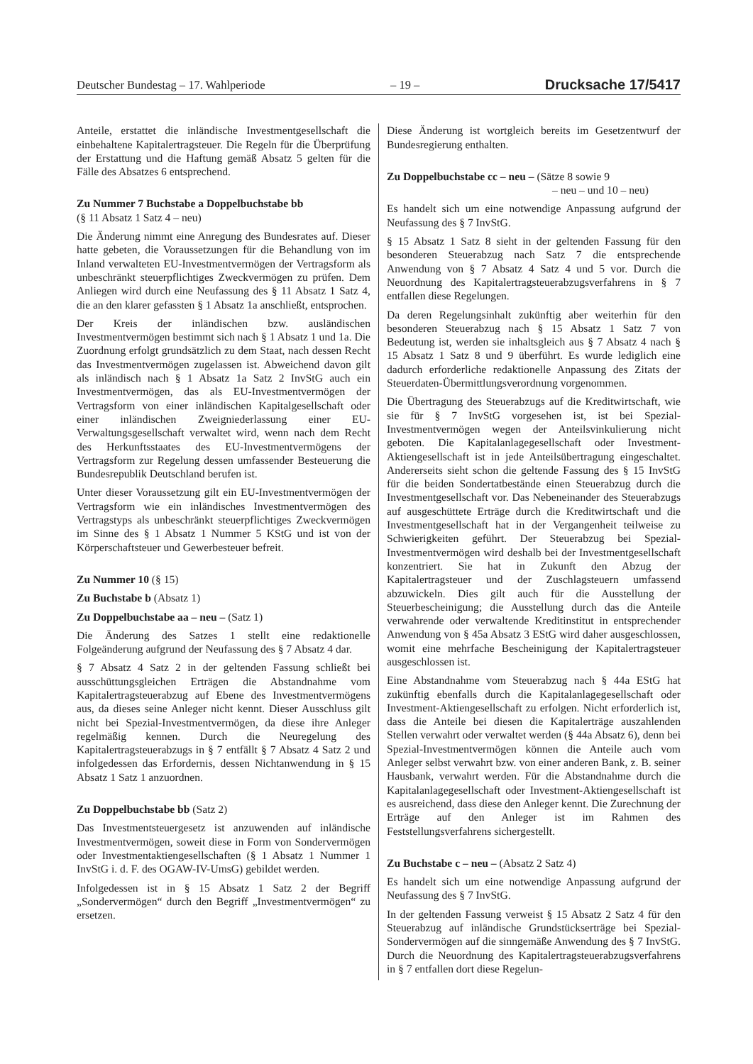Deutscher Bundestag – 17. Wahlperiode – 19 – Drucksache 17/5417
Anteile, erstattet die inländische Investmentgesellschaft die einbehaltene Kapitalertragsteuer. Die Regeln für die Überprüfung der Erstattung und die Haftung gemäß Absatz 5 gelten für die Fälle des Absatzes 6 entsprechend.
Zu Nummer 7 Buchstabe a Doppelbuchstabe bb
(§ 11 Absatz 1 Satz 4 – neu)
Die Änderung nimmt eine Anregung des Bundesrates auf. Dieser hatte gebeten, die Voraussetzungen für die Behandlung von im Inland verwalteten EU-Investmentvermögen der Vertragsform als unbeschränkt steuerpflichtiges Zweckvermögen zu prüfen. Dem Anliegen wird durch eine Neufassung des § 11 Absatz 1 Satz 4, die an den klarer gefassten § 1 Absatz 1a anschließt, entsprochen.
Der Kreis der inländischen bzw. ausländischen Investmentvermögen bestimmt sich nach § 1 Absatz 1 und 1a. Die Zuordnung erfolgt grundsätzlich zu dem Staat, nach dessen Recht das Investmentvermögen zugelassen ist. Abweichend davon gilt als inländisch nach § 1 Absatz 1a Satz 2 InvStG auch ein Investmentvermögen, das als EU-Investmentvermögen der Vertragsform von einer inländischen Kapitalgesellschaft oder einer inländischen Zweigniederlassung einer EU-Verwaltungsgesellschaft verwaltet wird, wenn nach dem Recht des Herkunftsstaates des EU-Investmentvermögens der Vertragsform zur Regelung dessen umfassender Besteuerung die Bundesrepublik Deutschland berufen ist.
Unter dieser Voraussetzung gilt ein EU-Investmentvermögen der Vertragsform wie ein inländisches Investmentvermögen des Vertragstyps als unbeschränkt steuerpflichtiges Zweckvermögen im Sinne des § 1 Absatz 1 Nummer 5 KStG und ist von der Körperschaftsteuer und Gewerbesteuer befreit.
Zu Nummer 10 (§ 15)
Zu Buchstabe b (Absatz 1)
Zu Doppelbuchstabe aa – neu – (Satz 1)
Die Änderung des Satzes 1 stellt eine redaktionelle Folgeänderung aufgrund der Neufassung des § 7 Absatz 4 dar.
§ 7 Absatz 4 Satz 2 in der geltenden Fassung schließt bei ausschüttungsgleichen Erträgen die Abstandnahme vom Kapitalertragsteuerabzug auf Ebene des Investmentvermögens aus, da dieses seine Anleger nicht kennt. Dieser Ausschluss gilt nicht bei Spezial-Investmentvermögen, da diese ihre Anleger regelmäßig kennen. Durch die Neuregelung des Kapitalertragsteuerabzugs in § 7 entfällt § 7 Absatz 4 Satz 2 und infolgedessen das Erfordernis, dessen Nichtanwendung in § 15 Absatz 1 Satz 1 anzuordnen.
Zu Doppelbuchstabe bb (Satz 2)
Das Investmentsteuergesetz ist anzuwenden auf inländische Investmentvermögen, soweit diese in Form von Sondervermögen oder Investmentaktiengesellschaften (§ 1 Absatz 1 Nummer 1 InvStG i. d. F. des OGAW-IV-UmsG) gebildet werden.
Infolgedessen ist in § 15 Absatz 1 Satz 2 der Begriff „Sondervermögen“ durch den Begriff „Investmentvermögen“ zu ersetzen.
Diese Änderung ist wortgleich bereits im Gesetzentwurf der Bundesregierung enthalten.
Zu Doppelbuchstabe cc – neu – (Sätze 8 sowie 9
– neu – und 10 – neu)
Es handelt sich um eine notwendige Anpassung aufgrund der Neufassung des § 7 InvStG.
§ 15 Absatz 1 Satz 8 sieht in der geltenden Fassung für den besonderen Steuerabzug nach Satz 7 die entsprechende Anwendung von § 7 Absatz 4 Satz 4 und 5 vor. Durch die Neuordnung des Kapitalertragsteuerabzugsverfahrens in § 7 entfallen diese Regelungen.
Da deren Regelungsinhalt zukünftig aber weiterhin für den besonderen Steuerabzug nach § 15 Absatz 1 Satz 7 von Bedeutung ist, werden sie inhaltsgleich aus § 7 Absatz 4 nach § 15 Absatz 1 Satz 8 und 9 überführt. Es wurde lediglich eine dadurch erforderliche redaktionelle Anpassung des Zitats der Steuerdaten-Übermittlungsverordnung vorgenommen.
Die Übertragung des Steuerabzugs auf die Kreditwirtschaft, wie sie für § 7 InvStG vorgesehen ist, ist bei Spezial-Investmentvermögen wegen der Anteilsvinkulierung nicht geboten. Die Kapitalanlagegesellschaft oder Investment-Aktiengesellschaft ist in jede Anteilsübertragung eingeschaltet. Andererseits sieht schon die geltende Fassung des § 15 InvStG für die beiden Sondertatbestände einen Steuerabzug durch die Investmentgesellschaft vor. Das Nebeneinander des Steuerabzugs auf ausgeschüttete Erträge durch die Kreditwirtschaft und die Investmentgesellschaft hat in der Vergangenheit teilweise zu Schwierigkeiten geführt. Der Steuerabzug bei Spezial-Investmentvermögen wird deshalb bei der Investmentgesellschaft konzentriert. Sie hat in Zukunft den Abzug der Kapitalertragsteuer und der Zuschlagsteuern umfassend abzuwickeln. Dies gilt auch für die Ausstellung der Steuerbescheinigung; die Ausstellung durch das die Anteile verwahrende oder verwaltende Kreditinstitut in entsprechender Anwendung von § 45a Absatz 3 EStG wird daher ausgeschlossen, womit eine mehrfache Bescheinigung der Kapitalertragsteuer ausgeschlossen ist.
Eine Abstandnahme vom Steuerabzug nach § 44a EStG hat zukünftig ebenfalls durch die Kapitalanlagegesellschaft oder Investment-Aktiengesellschaft zu erfolgen. Nicht erforderlich ist, dass die Anteile bei diesen die Kapitalerträge auszahlenden Stellen verwahrt oder verwaltet werden (§ 44a Absatz 6), denn bei Spezial-Investmentvermögen können die Anteile auch vom Anleger selbst verwahrt bzw. von einer anderen Bank, z. B. seiner Hausbank, verwahrt werden. Für die Abstandnahme durch die Kapitalanlagegesellschaft oder Investment-Aktiengesellschaft ist es ausreichend, dass diese den Anleger kennt. Die Zurechnung der Erträge auf den Anleger ist im Rahmen des Feststellungsverfahrens sichergestellt.
Zu Buchstabe c – neu – (Absatz 2 Satz 4)
Es handelt sich um eine notwendige Anpassung aufgrund der Neufassung des § 7 InvStG.
In der geltenden Fassung verweist § 15 Absatz 2 Satz 4 für den Steuerabzug auf inländische Grundstückserträge bei Spezial-Sondervermögen auf die sinngemäße Anwendung des § 7 InvStG. Durch die Neuordnung des Kapitalertragsteuerabzugsverfahrens in § 7 entfallen dort diese Regelun-